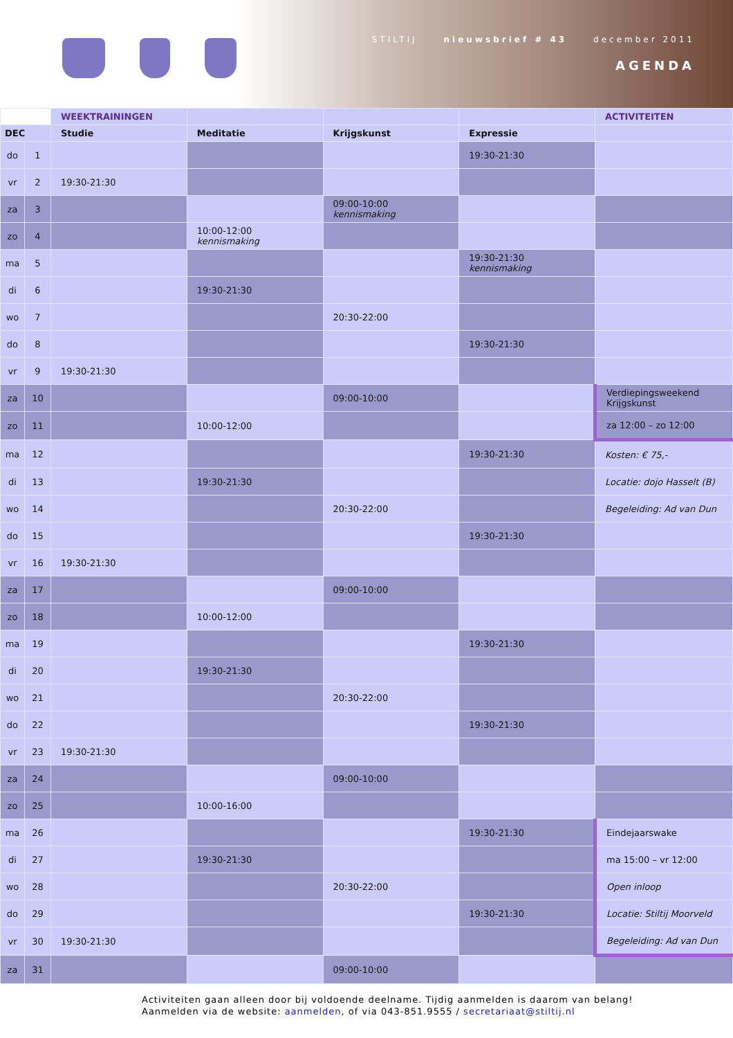STILTIJ nieuwsbrief # 43 december 2011
AGENDA
| | | WEEKTRAININGEN | | | | ACTIVITEITEN |
| --- | --- | --- | --- | --- | --- | --- |
| DEC | | Studie | Meditatie | Krijgskunst | Expressie | |
| do | 1 | | | | 19:30-21:30 | |
| vr | 2 | 19:30-21:30 | | | | |
| za | 3 | | | 09:00-10:00 kennismaking | | |
| zo | 4 | | 10:00-12:00 kennismaking | | | |
| ma | 5 | | | | 19:30-21:30 kennismaking | |
| di | 6 | | 19:30-21:30 | | | |
| wo | 7 | | | 20:30-22:00 | | |
| do | 8 | | | | 19:30-21:30 | |
| vr | 9 | 19:30-21:30 | | | | |
| za | 10 | | | 09:00-10:00 | | Verdiepingsweekend Krijgskunst |
| zo | 11 | | 10:00-12:00 | | | za 12:00 – zo 12:00 |
| ma | 12 | | | | 19:30-21:30 | Kosten: € 75,- |
| di | 13 | | 19:30-21:30 | | | Locatie: dojo Hasselt (B) |
| wo | 14 | | | 20:30-22:00 | | Begeleiding: Ad van Dun |
| do | 15 | | | | 19:30-21:30 | |
| vr | 16 | 19:30-21:30 | | | | |
| za | 17 | | | 09:00-10:00 | | |
| zo | 18 | | 10:00-12:00 | | | |
| ma | 19 | | | | 19:30-21:30 | |
| di | 20 | | 19:30-21:30 | | | |
| wo | 21 | | | 20:30-22:00 | | |
| do | 22 | | | | 19:30-21:30 | |
| vr | 23 | 19:30-21:30 | | | | |
| za | 24 | | | 09:00-10:00 | | |
| zo | 25 | | 10:00-16:00 | | | |
| ma | 26 | | | | 19:30-21:30 | Eindejaarswake |
| di | 27 | | 19:30-21:30 | | | ma 15:00 – vr 12:00 |
| wo | 28 | | | 20:30-22:00 | | Open inloop |
| do | 29 | | | | 19:30-21:30 | Locatie: Stiltij Moorveld |
| vr | 30 | 19:30-21:30 | | | | Begeleiding: Ad van Dun |
| za | 31 | | | 09:00-10:00 | | |
Activiteiten gaan alleen door bij voldoende deelname. Tijdig aanmelden is daarom van belang!
Aanmelden via de website: aanmelden, of via 043-851.9555 / secretariaat@stiltij.nl